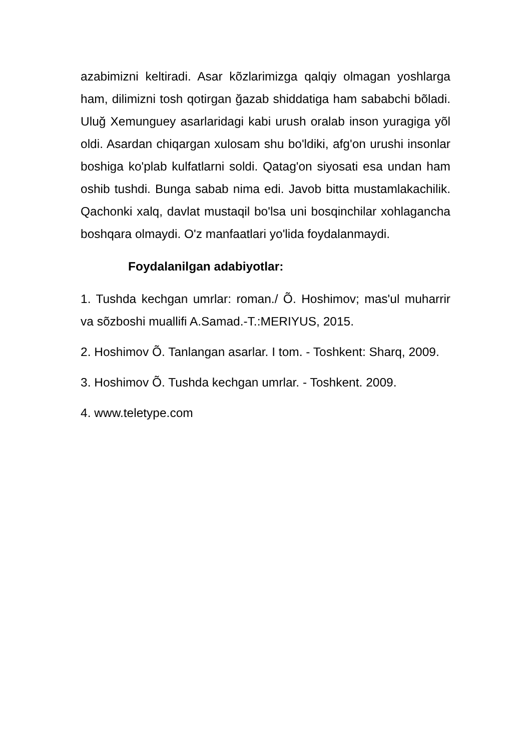azabimizni keltiradi. Asar kõzlarimizga qalqiy olmagan yoshlarga ham, dilimizni tosh qotirgan ğazab shiddatiga ham sababchi bõladi. Uluğ Xemunguey asarlaridagi kabi urush oralab inson yuragiga yõl oldi. Asardan chiqargan xulosam shu bo'ldiki, afg'on urushi insonlar boshiga ko'plab kulfatlarni soldi. Qatag'on siyosati esa undan ham oshib tushdi. Bunga sabab nima edi. Javob bitta mustamlakachilik. Qachonki xalq, davlat mustaqil bo'lsa uni bosqinchilar xohlagancha boshqara olmaydi. O'z manfaatlari yo'lida foydalanmaydi.
Foydalanilgan adabiyotlar:
1. Tushda kechgan umrlar: roman./ Õ. Hoshimov; mas'ul muharrir va sõzboshi muallifi A.Samad.-T.:MERIYUS, 2015.
2. Hoshimov Õ. Tanlangan asarlar. I tom. - Toshkent: Sharq, 2009.
3. Hoshimov Õ. Tushda kechgan umrlar. - Toshkent. 2009.
4. www.teletype.com